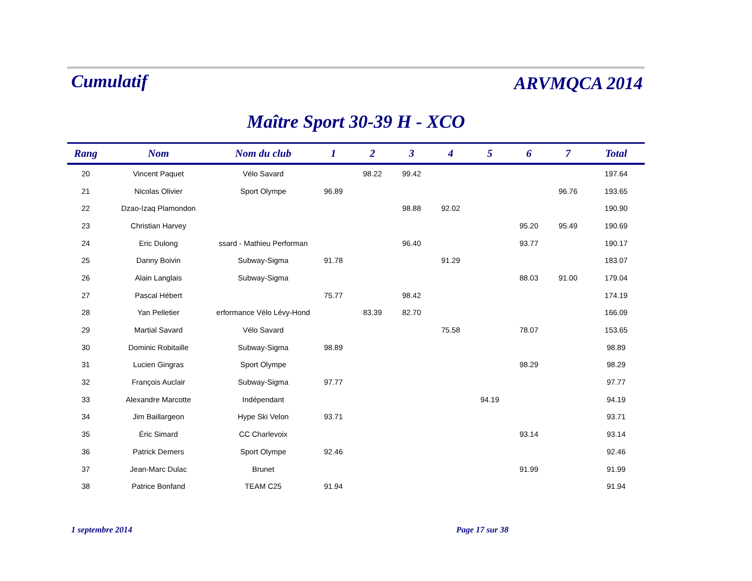Cumulatif
ARVMQCA 2014
Maître Sport 30-39 H - XCO
| Rang | Nom | Nom du club | 1 | 2 | 3 | 4 | 5 | 6 | 7 | Total |
| --- | --- | --- | --- | --- | --- | --- | --- | --- | --- | --- |
| 20 | Vincent Paquet | Vélo Savard | | 98.22 | 99.42 | | | | | 197.64 |
| 21 | Nicolas Olivier | Sport Olympe | 96.89 | | | | | | 96.76 | 193.65 |
| 22 | Dzao-Izaq Plamondon | | | | 98.88 | 92.02 | | | | 190.90 |
| 23 | Christian Harvey | | | | | | | 95.20 | 95.49 | 190.69 |
| 24 | Eric Dulong | ssard - Mathieu Performan | | | 96.40 | | | 93.77 | | 190.17 |
| 25 | Danny Boivin | Subway-Sigma | 91.78 | | | 91.29 | | | | 183.07 |
| 26 | Alain Langlais | Subway-Sigma | | | | | | 88.03 | 91.00 | 179.04 |
| 27 | Pascal Hébert | | 75.77 | | 98.42 | | | | | 174.19 |
| 28 | Yan Pelletier | erformance Vélo Lévy-Hond | | 83.39 | 82.70 | | | | | 166.09 |
| 29 | Martial Savard | Vélo Savard | | | | 75.58 | | 78.07 | | 153.65 |
| 30 | Dominic Robitaille | Subway-Sigma | 98.89 | | | | | | | 98.89 |
| 31 | Lucien Gingras | Sport Olympe | | | | | | 98.29 | | 98.29 |
| 32 | François Auclair | Subway-Sigma | 97.77 | | | | | | | 97.77 |
| 33 | Alexandre Marcotte | Indépendant | | | | | 94.19 | | | 94.19 |
| 34 | Jim Baillargeon | Hype Ski Velon | 93.71 | | | | | | | 93.71 |
| 35 | Éric Simard | CC Charlevoix | | | | | | 93.14 | | 93.14 |
| 36 | Patrick Demers | Sport Olympe | 92.46 | | | | | | | 92.46 |
| 37 | Jean-Marc Dulac | Brunet | | | | | | 91.99 | | 91.99 |
| 38 | Patrice Bonfand | TEAM C25 | 91.94 | | | | | | | 91.94 |
1 septembre 2014 Page 17 sur 38